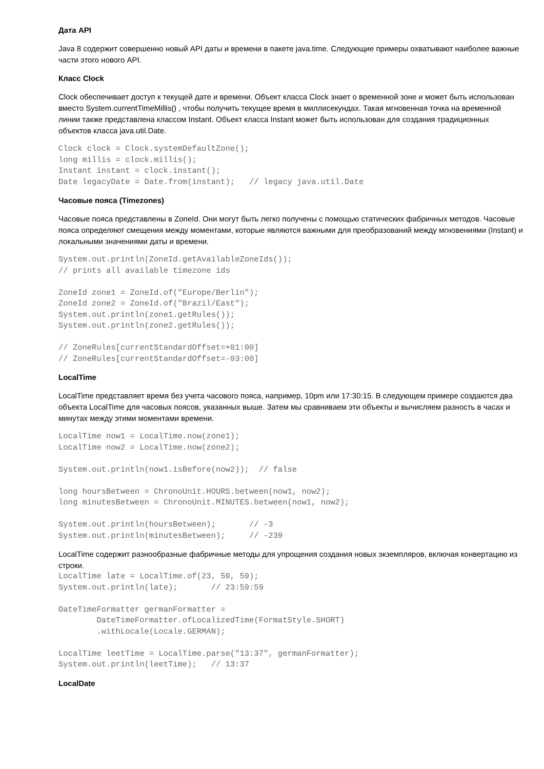Дата API
Java 8 содержит совершенно новый API даты и времени в пакете java.time. Следующие примеры охватывают наиболее важные части этого нового API.
Класс Clock
Clock обеспечивает доступ к текущей дате и времени. Объект класса Clock знает о временной зоне и может быть использован вместо System.currentTimeMillis() , чтобы получить текущее время в миллисекундах. Такая мгновенная точка на временной линии также представлена классом Instant. Объект класса Instant может быть использован для создания традиционных объектов класса java.util.Date.
Clock clock = Clock.systemDefaultZone();
long millis = clock.millis();
Instant instant = clock.instant();
Date legacyDate = Date.from(instant);   // legacy java.util.Date
Часовые пояса (Timezones)
Часовые пояса представлены в ZoneId. Они могут быть легко получены с помощью статических фабричных методов. Часовые пояса определяют смещения между моментами, которые являются важными для преобразований между мгновениями (Instant) и локальными значениями даты и времени.
System.out.println(ZoneId.getAvailableZoneIds());
// prints all available timezone ids

ZoneId zone1 = ZoneId.of("Europe/Berlin");
ZoneId zone2 = ZoneId.of("Brazil/East");
System.out.println(zone1.getRules());
System.out.println(zone2.getRules());

// ZoneRules[currentStandardOffset=+01:00]
// ZoneRules[currentStandardOffset=-03:00]
LocalTime
LocalTime представляет время без учета часового пояса, например, 10pm или 17:30:15. В следующем примере создаются два объекта LocalTime для часовых поясов, указанных выше. Затем мы сравниваем эти объекты и вычисляем разность в часах и минутах между этими моментами времени.
LocalTime now1 = LocalTime.now(zone1);
LocalTime now2 = LocalTime.now(zone2);

System.out.println(now1.isBefore(now2));  // false

long hoursBetween = ChronoUnit.HOURS.between(now1, now2);
long minutesBetween = ChronoUnit.MINUTES.between(now1, now2);

System.out.println(hoursBetween);       // -3
System.out.println(minutesBetween);     // -239
LocalTime содержит разнообразные фабричные методы для упрощения создания новых экземпляров, включая конвертацию из строки.
LocalTime late = LocalTime.of(23, 59, 59);
System.out.println(late);       // 23:59:59

DateTimeFormatter germanFormatter =
        DateTimeFormatter.ofLocalizedTime(FormatStyle.SHORT)
        .withLocale(Locale.GERMAN);

LocalTime leetTime = LocalTime.parse("13:37", germanFormatter);
System.out.println(leetTime);   // 13:37
LocalDate